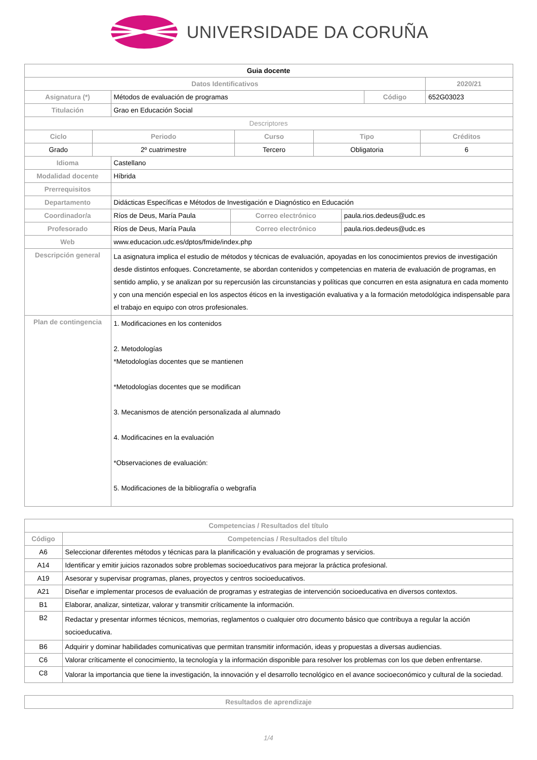UNIVERSIDADE DA CORUÑA
| Guia docente | | | |
| Datos Identificativos | | | 2020/21 |
| Asignatura (*) | Métodos de evaluación de programas | Código | 652G03023 |
| Titulación | Grao en Educación Social | | |
| Descriptores | | | |
| Ciclo | Periodo | Curso | Tipo | Créditos |
| --- | --- | --- | --- | --- |
| Grado | 2º cuatrimestre | Tercero | Obligatoria | 6 |
| Idioma | Castellano | | |
| Modalidad docente | Híbrida | | |
| Prerrequisitos | | | |
| Departamento | Didácticas Específicas e Métodos de Investigación e Diagnóstico en Educación | | |
| Coordinador/a | Ríos de Deus, María Paula | Correo electrónico | paula.rios.dedeus@udc.es |
| Profesorado | Ríos de Deus, María Paula | Correo electrónico | paula.rios.dedeus@udc.es |
| Web | www.educacion.udc.es/dptos/fmide/index.php | | |
| Descripción general | La asignatura implica el estudio de métodos y técnicas de evaluación, apoyadas en los conocimientos previos de investigación desde distintos enfoques. Concretamente, se abordan contenidos y competencias en materia de evaluación de programas, en sentido amplio, y se analizan por su repercusión las circunstancias y políticas que concurren en esta asignatura en cada momento y con una mención especial en los aspectos éticos en la investigación evaluativa y a la formación metodológica indispensable para el trabajo en equipo con otros profesionales. | | |
| Plan de contingencia | 1. Modificaciones en los contenidos 2. Metodologías *Metodologías docentes que se mantienen *Metodologías docentes que se modifican 3. Mecanismos de atención personalizada al alumnado 4. Modificacines en la evaluación *Observaciones de evaluación: 5. Modificaciones de la bibliografía o webgrafía | | |
| Competencias / Resultados del título | |
| --- | --- |
| Código | Competencias / Resultados del título |
| A6 | Seleccionar diferentes métodos y técnicas para la planificación y evaluación de programas y servicios. |
| A14 | Identificar y emitir juicios razonados sobre problemas socioeducativos para mejorar la práctica profesional. |
| A19 | Asesorar y supervisar programas, planes, proyectos y centros socioeducativos. |
| A21 | Diseñar e implementar procesos de evaluación de programas y estrategias de intervención socioeducativa en diversos contextos. |
| B1 | Elaborar, analizar, sintetizar, valorar y transmitir críticamente la información. |
| B2 | Redactar y presentar informes técnicos, memorias, reglamentos o cualquier otro documento básico que contribuya a regular la acción socioeducativa. |
| B6 | Adquirir y dominar habilidades comunicativas que permitan transmitir información, ideas y propuestas a diversas audiencias. |
| C6 | Valorar críticamente el conocimiento, la tecnología y la información disponible para resolver los problemas con los que deben enfrentarse. |
| C8 | Valorar la importancia que tiene la investigación, la innovación y el desarrollo tecnológico en el avance socioeconómico y cultural de la sociedad. |
| Resultados de aprendizaje |
| --- |
1/4